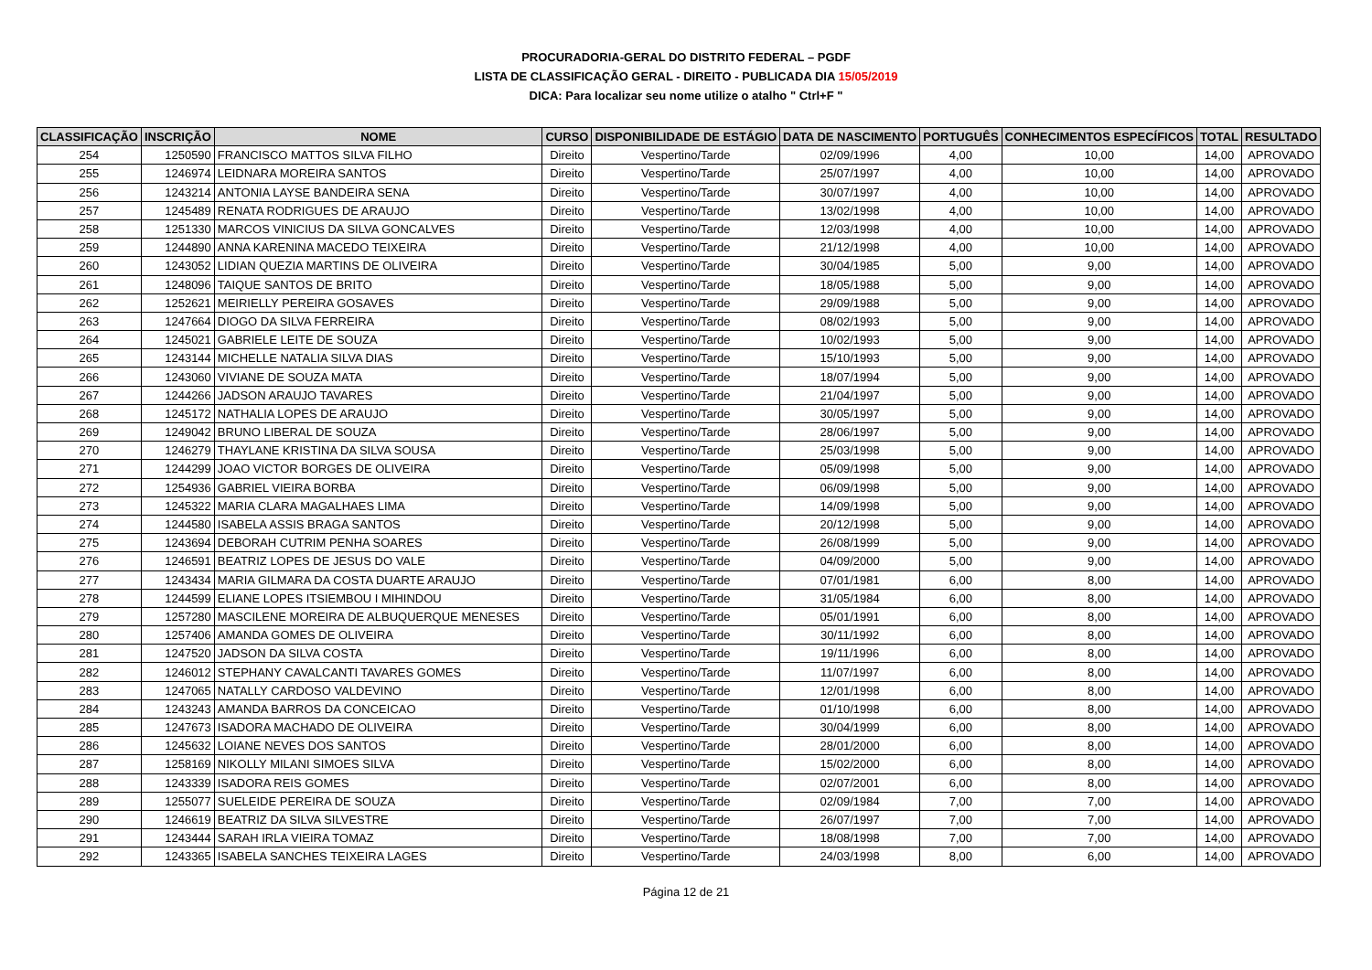PROCURADORIA-GERAL DO DISTRITO FEDERAL – PGDF
LISTA DE CLASSIFICAÇÃO GERAL - DIREITO - PUBLICADA DIA 15/05/2019
DICA: Para localizar seu nome utilize o atalho " Ctrl+F "
| CLASSIFICAÇÃO | INSCRIÇÃO | NOME | CURSO | DISPONIBILIDADE DE ESTÁGIO | DATA DE NASCIMENTO | PORTUGUÊS | CONHECIMENTOS ESPECÍFICOS | TOTAL | RESULTADO |
| --- | --- | --- | --- | --- | --- | --- | --- | --- | --- |
| 254 | 1250590 | FRANCISCO MATTOS SILVA FILHO | Direito | Vespertino/Tarde | 02/09/1996 | 4,00 | 10,00 | 14,00 | APROVADO |
| 255 | 1246974 | LEIDNARA MOREIRA SANTOS | Direito | Vespertino/Tarde | 25/07/1997 | 4,00 | 10,00 | 14,00 | APROVADO |
| 256 | 1243214 | ANTONIA LAYSE BANDEIRA SENA | Direito | Vespertino/Tarde | 30/07/1997 | 4,00 | 10,00 | 14,00 | APROVADO |
| 257 | 1245489 | RENATA RODRIGUES DE ARAUJO | Direito | Vespertino/Tarde | 13/02/1998 | 4,00 | 10,00 | 14,00 | APROVADO |
| 258 | 1251330 | MARCOS VINICIUS DA SILVA GONCALVES | Direito | Vespertino/Tarde | 12/03/1998 | 4,00 | 10,00 | 14,00 | APROVADO |
| 259 | 1244890 | ANNA KARENINA MACEDO TEIXEIRA | Direito | Vespertino/Tarde | 21/12/1998 | 4,00 | 10,00 | 14,00 | APROVADO |
| 260 | 1243052 | LIDIAN QUEZIA MARTINS DE OLIVEIRA | Direito | Vespertino/Tarde | 30/04/1985 | 5,00 | 9,00 | 14,00 | APROVADO |
| 261 | 1248096 | TAIQUE SANTOS DE BRITO | Direito | Vespertino/Tarde | 18/05/1988 | 5,00 | 9,00 | 14,00 | APROVADO |
| 262 | 1252621 | MEIRIELLY PEREIRA GOSAVES | Direito | Vespertino/Tarde | 29/09/1988 | 5,00 | 9,00 | 14,00 | APROVADO |
| 263 | 1247664 | DIOGO DA SILVA FERREIRA | Direito | Vespertino/Tarde | 08/02/1993 | 5,00 | 9,00 | 14,00 | APROVADO |
| 264 | 1245021 | GABRIELE LEITE DE SOUZA | Direito | Vespertino/Tarde | 10/02/1993 | 5,00 | 9,00 | 14,00 | APROVADO |
| 265 | 1243144 | MICHELLE NATALIA SILVA DIAS | Direito | Vespertino/Tarde | 15/10/1993 | 5,00 | 9,00 | 14,00 | APROVADO |
| 266 | 1243060 | VIVIANE DE SOUZA MATA | Direito | Vespertino/Tarde | 18/07/1994 | 5,00 | 9,00 | 14,00 | APROVADO |
| 267 | 1244266 | JADSON ARAUJO TAVARES | Direito | Vespertino/Tarde | 21/04/1997 | 5,00 | 9,00 | 14,00 | APROVADO |
| 268 | 1245172 | NATHALIA LOPES DE ARAUJO | Direito | Vespertino/Tarde | 30/05/1997 | 5,00 | 9,00 | 14,00 | APROVADO |
| 269 | 1249042 | BRUNO LIBERAL DE SOUZA | Direito | Vespertino/Tarde | 28/06/1997 | 5,00 | 9,00 | 14,00 | APROVADO |
| 270 | 1246279 | THAYLANE KRISTINA DA SILVA SOUSA | Direito | Vespertino/Tarde | 25/03/1998 | 5,00 | 9,00 | 14,00 | APROVADO |
| 271 | 1244299 | JOAO VICTOR BORGES DE OLIVEIRA | Direito | Vespertino/Tarde | 05/09/1998 | 5,00 | 9,00 | 14,00 | APROVADO |
| 272 | 1254936 | GABRIEL VIEIRA BORBA | Direito | Vespertino/Tarde | 06/09/1998 | 5,00 | 9,00 | 14,00 | APROVADO |
| 273 | 1245322 | MARIA CLARA MAGALHAES LIMA | Direito | Vespertino/Tarde | 14/09/1998 | 5,00 | 9,00 | 14,00 | APROVADO |
| 274 | 1244580 | ISABELA ASSIS BRAGA SANTOS | Direito | Vespertino/Tarde | 20/12/1998 | 5,00 | 9,00 | 14,00 | APROVADO |
| 275 | 1243694 | DEBORAH CUTRIM PENHA SOARES | Direito | Vespertino/Tarde | 26/08/1999 | 5,00 | 9,00 | 14,00 | APROVADO |
| 276 | 1246591 | BEATRIZ LOPES DE JESUS DO VALE | Direito | Vespertino/Tarde | 04/09/2000 | 5,00 | 9,00 | 14,00 | APROVADO |
| 277 | 1243434 | MARIA GILMARA DA COSTA DUARTE ARAUJO | Direito | Vespertino/Tarde | 07/01/1981 | 6,00 | 8,00 | 14,00 | APROVADO |
| 278 | 1244599 | ELIANE LOPES ITSIEMBOU I MIHINDOU | Direito | Vespertino/Tarde | 31/05/1984 | 6,00 | 8,00 | 14,00 | APROVADO |
| 279 | 1257280 | MASCILENE MOREIRA DE ALBUQUERQUE MENESES | Direito | Vespertino/Tarde | 05/01/1991 | 6,00 | 8,00 | 14,00 | APROVADO |
| 280 | 1257406 | AMANDA GOMES DE OLIVEIRA | Direito | Vespertino/Tarde | 30/11/1992 | 6,00 | 8,00 | 14,00 | APROVADO |
| 281 | 1247520 | JADSON DA SILVA COSTA | Direito | Vespertino/Tarde | 19/11/1996 | 6,00 | 8,00 | 14,00 | APROVADO |
| 282 | 1246012 | STEPHANY CAVALCANTI TAVARES GOMES | Direito | Vespertino/Tarde | 11/07/1997 | 6,00 | 8,00 | 14,00 | APROVADO |
| 283 | 1247065 | NATALLY CARDOSO VALDEVINO | Direito | Vespertino/Tarde | 12/01/1998 | 6,00 | 8,00 | 14,00 | APROVADO |
| 284 | 1243243 | AMANDA BARROS DA CONCEICAO | Direito | Vespertino/Tarde | 01/10/1998 | 6,00 | 8,00 | 14,00 | APROVADO |
| 285 | 1247673 | ISADORA MACHADO DE OLIVEIRA | Direito | Vespertino/Tarde | 30/04/1999 | 6,00 | 8,00 | 14,00 | APROVADO |
| 286 | 1245632 | LOIANE NEVES DOS SANTOS | Direito | Vespertino/Tarde | 28/01/2000 | 6,00 | 8,00 | 14,00 | APROVADO |
| 287 | 1258169 | NIKOLLY MILANI SIMOES SILVA | Direito | Vespertino/Tarde | 15/02/2000 | 6,00 | 8,00 | 14,00 | APROVADO |
| 288 | 1243339 | ISADORA REIS GOMES | Direito | Vespertino/Tarde | 02/07/2001 | 6,00 | 8,00 | 14,00 | APROVADO |
| 289 | 1255077 | SUELEIDE PEREIRA DE SOUZA | Direito | Vespertino/Tarde | 02/09/1984 | 7,00 | 7,00 | 14,00 | APROVADO |
| 290 | 1246619 | BEATRIZ DA SILVA SILVESTRE | Direito | Vespertino/Tarde | 26/07/1997 | 7,00 | 7,00 | 14,00 | APROVADO |
| 291 | 1243444 | SARAH IRLA VIEIRA TOMAZ | Direito | Vespertino/Tarde | 18/08/1998 | 7,00 | 7,00 | 14,00 | APROVADO |
| 292 | 1243365 | ISABELA SANCHES TEIXEIRA LAGES | Direito | Vespertino/Tarde | 24/03/1998 | 8,00 | 6,00 | 14,00 | APROVADO |
Página 12 de 21